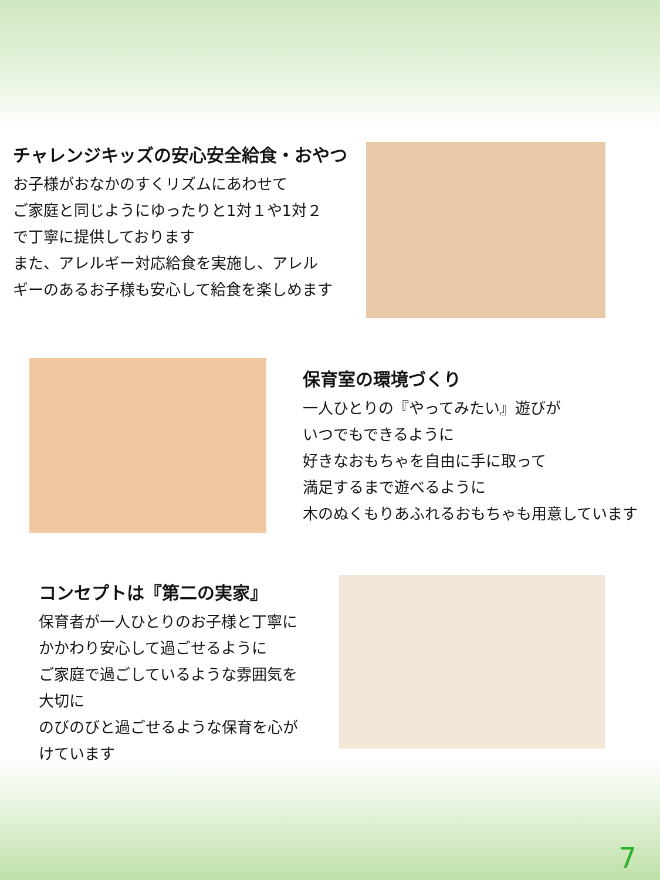チャレンジキッズの安心安全給食・おやつ
お子様がおなかのすくリズムにあわせて
ご家庭と同じようにゆったりと1対１や1対２
で丁寧に提供しております
また、アレルギー対応給食を実施し、アレル
ギーのあるお子様も安心して給食を楽しめます
保育室の環境づくり
一人ひとりの『やってみたい』遊びが
いつでもできるように
好きなおもちゃを自由に手に取って
満足するまで遊べるように
木のぬくもりあふれるおもちゃも用意しています
コンセプトは『第二の実家』
保育者が一人ひとりのお子様と丁寧に
かかわり安心して過ごせるように
ご家庭で過ごしているような雰囲気を
大切に
のびのびと過ごせるような保育を心が
けています
7